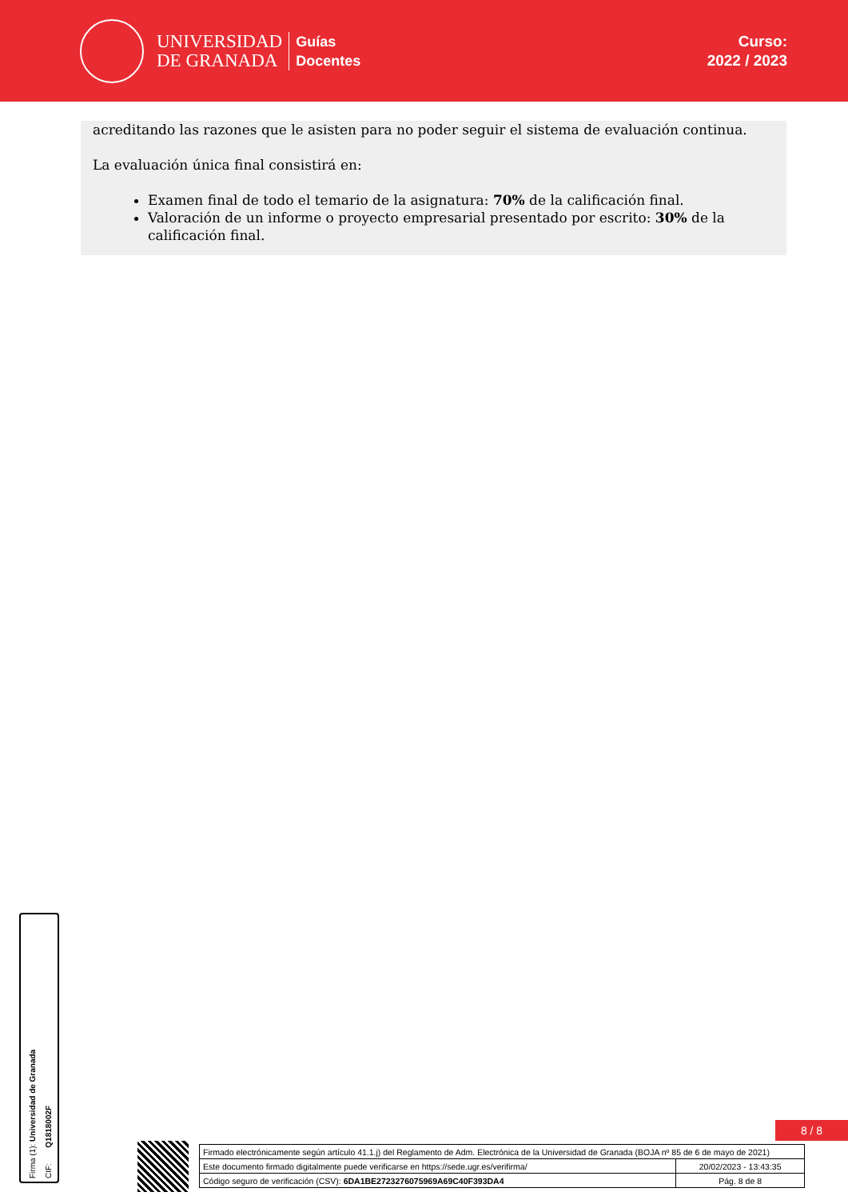UNIVERSIDAD
DE GRANADA
Guías
Docentes
Curso:
2022 / 2023
acreditando las razones que le asisten para no poder seguir el sistema de evaluación continua.
La evaluación única final consistirá en:
Examen final de todo el temario de la asignatura: 70% de la calificación final.
Valoración de un informe o proyecto empresarial presentado por escrito: 30% de la calificación final.
Firma (1): Universidad de Granada
CIF: Q1818002F
8 / 8
| Firmado electrónicamente según artículo 41.1.j) del Reglamento de Adm. Electrónica de la Universidad de Granada (BOJA nº 85 de 6 de mayo de 2021) | |
| Este documento firmado digitalmente puede verificarse en https://sede.ugr.es/verifirma/ | 20/02/2023 - 13:43:35 |
| Código seguro de verificación (CSV): 6DA1BE2723276075969A69C40F393DA4 | Pág. 8 de 8 |